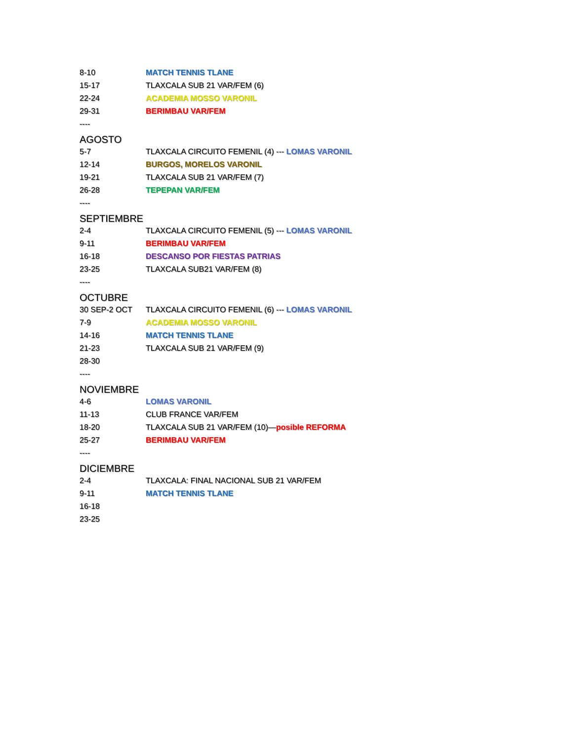8-10 MATCH TENNIS TLANE
15-17 TLAXCALA SUB 21 VAR/FEM (6)
22-24 ACADEMIA MOSSO VARONIL
29-31 BERIMBAU VAR/FEM
----
AGOSTO
5-7 TLAXCALA CIRCUITO FEMENIL (4) --- LOMAS VARONIL
12-14 BURGOS, MORELOS VARONIL
19-21 TLAXCALA SUB 21 VAR/FEM (7)
26-28 TEPEPAN VAR/FEM
----
SEPTIEMBRE
2-4 TLAXCALA CIRCUITO FEMENIL (5) --- LOMAS VARONIL
9-11 BERIMBAU VAR/FEM
16-18 DESCANSO POR FIESTAS PATRIAS
23-25 TLAXCALA SUB21 VAR/FEM (8)
----
OCTUBRE
30 SEP-2 OCT TLAXCALA CIRCUITO FEMENIL (6) --- LOMAS VARONIL
7-9 ACADEMIA MOSSO VARONIL
14-16 MATCH TENNIS TLANE
21-23 TLAXCALA SUB 21 VAR/FEM (9)
28-30
----
NOVIEMBRE
4-6 LOMAS VARONIL
11-13 CLUB FRANCE VAR/FEM
18-20 TLAXCALA SUB 21 VAR/FEM (10)—posible REFORMA
25-27 BERIMBAU VAR/FEM
----
DICIEMBRE
2-4 TLAXCALA: FINAL NACIONAL SUB 21 VAR/FEM
9-11 MATCH TENNIS TLANE
16-18
23-25